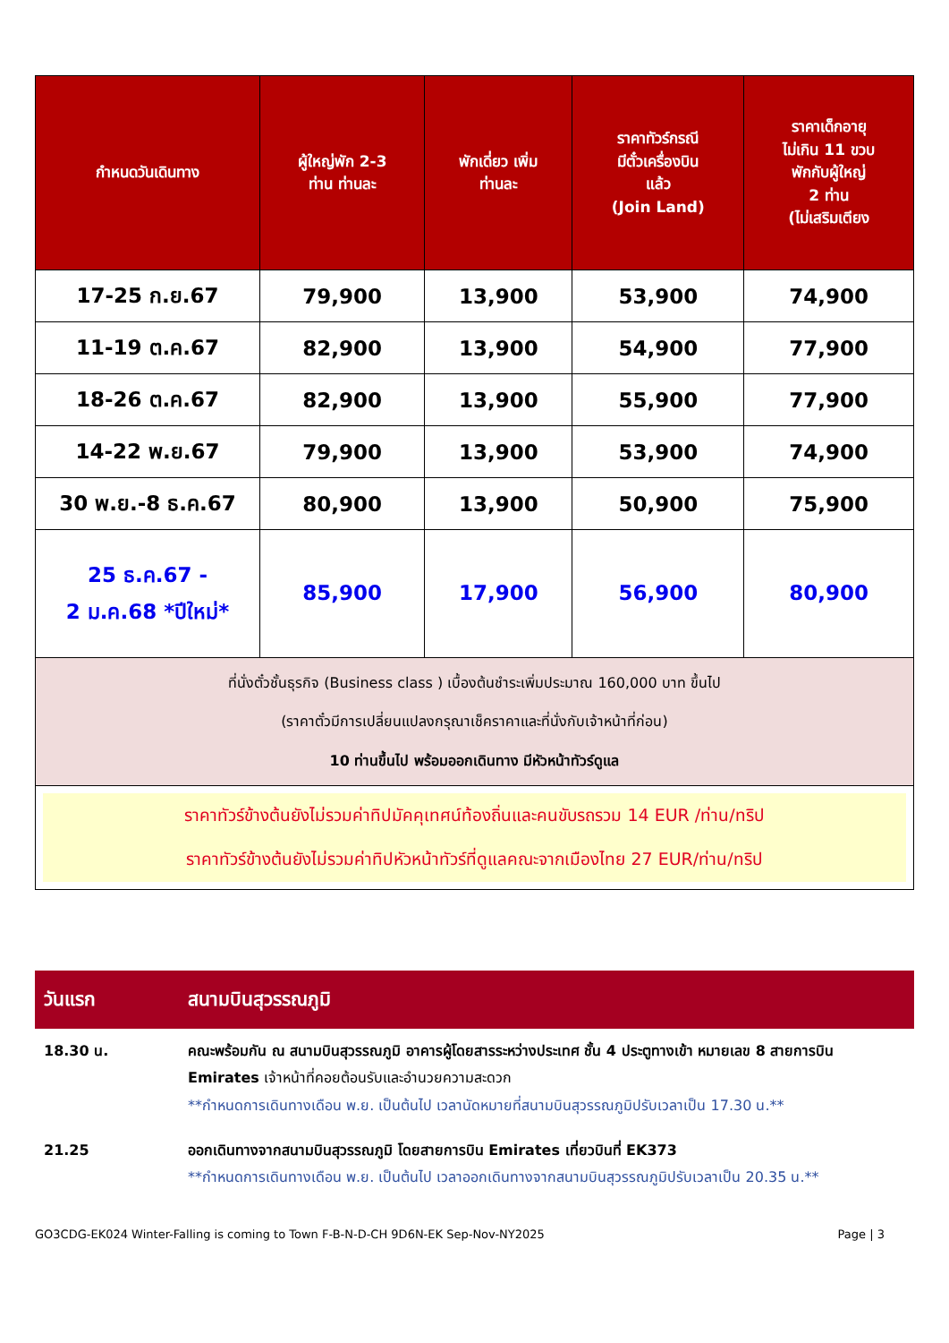| กำหนดวันเดินทาง | ผู้ใหญ่พัก 2-3 ท่าน ท่านละ | พักเดี่ยว เพิ่ม ท่านละ | ราคาทัวร์กรณี มีตั๋วเครื่องบิน แล้ว (Join Land) | ราคาเด็กอายุ ไม่เกิน 11 ขวบ พักกับผู้ใหญ่ 2 ท่าน (ไม่เสริมเตียง |
| --- | --- | --- | --- | --- |
| 17-25 ก.ย.67 | 79,900 | 13,900 | 53,900 | 74,900 |
| 11-19 ต.ค.67 | 82,900 | 13,900 | 54,900 | 77,900 |
| 18-26 ต.ค.67 | 82,900 | 13,900 | 55,900 | 77,900 |
| 14-22 พ.ย.67 | 79,900 | 13,900 | 53,900 | 74,900 |
| 30 พ.ย.-8 ธ.ค.67 | 80,900 | 13,900 | 50,900 | 75,900 |
| 25 ธ.ค.67 - 2 ม.ค.68 *ปีใหม่* | 85,900 | 17,900 | 56,900 | 80,900 |
| ที่นั่งตั๋วชั้นธุรกิจ (Business class ) เบื้องต้นชำระเพิ่มประมาณ 160,000 บาท ขึ้นไป (ราคาตั๋วมีการเปลี่ยนแปลงกรุณาเช็คราคาและที่นั่งกับเจ้าหน้าที่ก่อน) 10 ท่านขึ้นไป พร้อมออกเดินทาง มีหัวหน้าทัวร์ดูแล | | | | |
| ราคาทัวร์ข้างต้นยังไม่รวมค่าทิปมัคคุเทศน์ท้องถิ่นและคนขับรถรวม 14 EUR /ท่าน/ทริป ราคาทัวร์ข้างต้นยังไม่รวมค่าทิปหัวหน้าทัวร์ที่ดูแลคณะจากเมืองไทย 27 EUR/ท่าน/ทริป | | | | |
| วันแรก | สนามบินสุวรรณภูมิ |
| --- | --- |
| 18.30 น. | คณะพร้อมกัน ณ สนามบินสุวรรณภูมิ อาคารผู้โดยสารระหว่างประเทศ ชั้น 4 ประตูทางเข้า หมายเลข 8 สายการบิน Emirates เจ้าหน้าที่คอยต้อนรับและอำนวยความสะดวก **กำหนดการเดินทางเดือน พ.ย. เป็นต้นไป เวลานัดหมายที่สนามบินสุวรรณภูมิปรับเวลาเป็น 17.30 น.** |
| 21.25 | ออกเดินทางจากสนามบินสุวรรณภูมิ โดยสายการบิน Emirates เที่ยวบินที่ EK373 **กำหนดการเดินทางเดือน พ.ย. เป็นต้นไป เวลาออกเดินทางจากสนามบินสุวรรณภูมิปรับเวลาเป็น 20.35 น.** |
GO3CDG-EK024 Winter-Falling is coming to Town F-B-N-D-CH 9D6N-EK Sep-Nov-NY2025 Page | 3